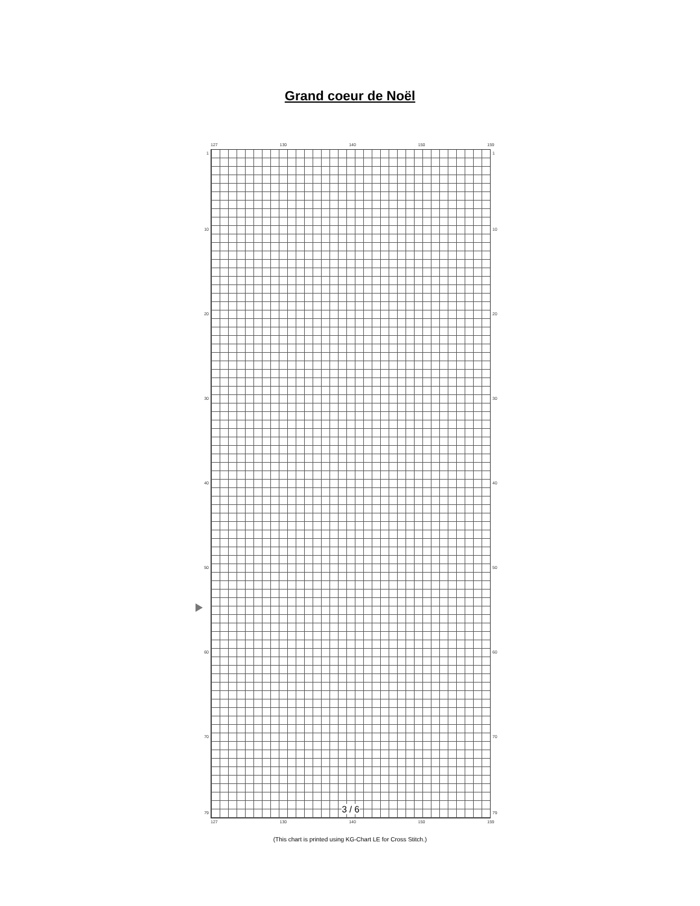Grand coeur de Noël
127 130 140 150 159
1
10
20
30
40
50
60
70
79
3 / 6
1
10
20
30
40
50
60
70
79
127 130 140 150 159
(This chart is printed using KG-Chart LE for Cross Stitch.)